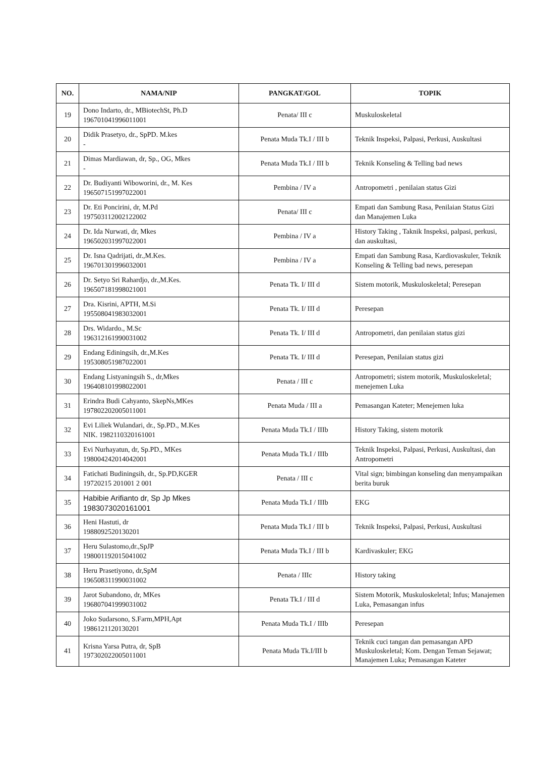| NO. | NAMA/NIP | PANGKAT/GOL | TOPIK |
| --- | --- | --- | --- |
| 19 | Dono Indarto, dr., MBiotechSt, Ph.D 196701041996011001 | Penata/ III c | Muskuloskeletal |
| 20 | Didik Prasetyo, dr., SpPD. M.kes - | Penata Muda Tk.I / III b | Teknik Inspeksi, Palpasi, Perkusi, Auskultasi |
| 21 | Dimas Mardiawan, dr, Sp., OG, Mkes - | Penata Muda Tk.I / III b | Teknik Konseling & Telling bad news |
| 22 | Dr. Budiyanti Wiboworini, dr., M. Kes 196507151997022001 | Pembina / IV a | Antropometri , penilaian status Gizi |
| 23 | Dr. Eti Poncirini, dr, M.Pd 197503112002122002 | Penata/ III c | Empati dan Sambung Rasa, Penilaian Status Gizi dan Manajemen Luka |
| 24 | Dr. Ida Nurwati, dr, Mkes 196502031997022001 | Pembina / IV a | History Taking , Taknik Inspeksi, palpasi, perkusi, dan auskultasi, |
| 25 | Dr. Isna Qadrijati, dr.,M.Kes. 196701301996032001 | Pembina / IV a | Empati dan Sambung Rasa, Kardiovaskuler, Teknik Konseling & Telling bad news, peresepan |
| 26 | Dr. Setyo Sri Rahardjo, dr.,M.Kes. 196507181998021001 | Penata Tk. I/ III d | Sistem motorik, Muskuloskeletal; Peresepan |
| 27 | Dra. Kisrini, APTH, M.Si 195508041983032001 | Penata Tk. I/ III d | Peresepan |
| 28 | Drs. Widardo., M.Sc 196312161990031002 | Penata Tk. I/ III d | Antropometri, dan penilaian status gizi |
| 29 | Endang Ediningsih, dr.,M.Kes 195308051987022001 | Penata Tk. I/ III d | Peresepan, Penilaian status gizi |
| 30 | Endang Listyaningsih S., dr,Mkes 196408101998022001 | Penata / III c | Antropometri; sistem motorik, Muskuloskeletal; menejemen Luka |
| 31 | Erindra Budi Cahyanto, SkepNs,MKes 197802202005011001 | Penata Muda / III a | Pemasangan Kateter; Menejemen luka |
| 32 | Evi Liliek Wulandari, dr., Sp.PD., M.Kes NIK. 1982110320161001 | Penata Muda Tk.I / IIIb | History Taking, sistem motorik |
| 33 | Evi Nurhayatun, dr, Sp.PD., MKes 198004242014042001 | Penata Muda Tk.I / IIIb | Teknik Inspeksi, Palpasi, Perkusi, Auskultasi, dan Antropometri |
| 34 | Fatichati Budiningsih, dr., Sp.PD,KGER 19720215 201001 2 001 | Penata / III c | Vital sign; bimbingan konseling dan menyampaikan berita buruk |
| 35 | Habibie Arifianto dr, Sp Jp Mkes 1983073020161001 | Penata Muda Tk.I / IIIb | EKG |
| 36 | Heni Hastuti, dr 1988092520130201 | Penata Muda Tk.I / III b | Teknik Inspeksi, Palpasi, Perkusi, Auskultasi |
| 37 | Heru Sulastomo,dr.,SpJP 198001192015041002 | Penata Muda Tk.I / III b | Kardivaskuler; EKG |
| 38 | Heru Prasetiyono, dr,SpM 196508311990031002 | Penata / IIIc | History taking |
| 39 | Jarot Subandono, dr, MKes 196807041999031002 | Penata Tk.I / III d | Sistem Motorik, Muskuloskeletal; Infus; Manajemen Luka, Pemasangan infus |
| 40 | Joko Sudarsono, S.Farm,MPH,Apt 1986121120130201 | Penata Muda Tk.I / IIIb | Peresepan |
| 41 | Krisna Yarsa Putra, dr, SpB 197302022005011001 | Penata Muda Tk.I/III b | Teknik cuci tangan dan pemasangan APD Muskuloskeletal; Kom. Dengan Teman Sejawat; Manajemen Luka; Pemasangan Kateter |